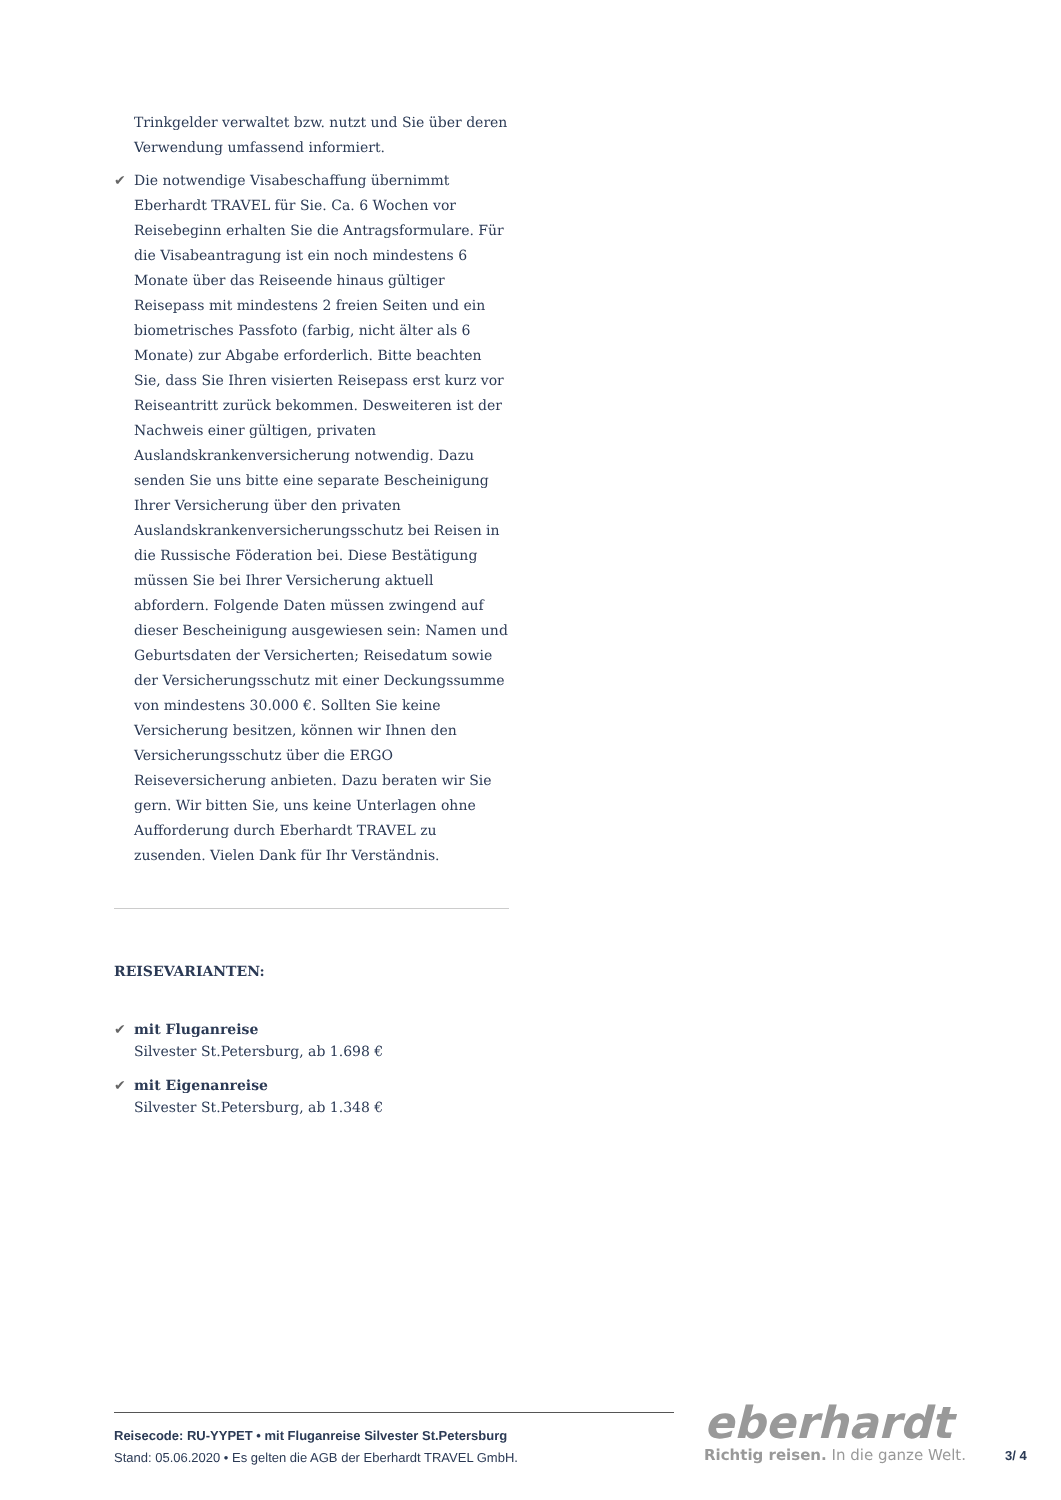Trinkgelder verwaltet bzw. nutzt und Sie über deren Verwendung umfassend informiert.
✔ Die notwendige Visabeschaffung übernimmt Eberhardt TRAVEL für Sie. Ca. 6 Wochen vor Reisebeginn erhalten Sie die Antragsformulare. Für die Visabeantragung ist ein noch mindestens 6 Monate über das Reiseende hinaus gültiger Reisepass mit mindestens 2 freien Seiten und ein biometrisches Passfoto (farbig, nicht älter als 6 Monate) zur Abgabe erforderlich. Bitte beachten Sie, dass Sie Ihren visierten Reisepass erst kurz vor Reiseantritt zurück bekommen. Desweiteren ist der Nachweis einer gültigen, privaten Auslandskrankenversicherung notwendig. Dazu senden Sie uns bitte eine separate Bescheinigung Ihrer Versicherung über den privaten Auslandskrankenversicherungsschutz bei Reisen in die Russische Föderation bei. Diese Bestätigung müssen Sie bei Ihrer Versicherung aktuell abfordern. Folgende Daten müssen zwingend auf dieser Bescheinigung ausgewiesen sein: Namen und Geburtsdaten der Versicherten; Reisedatum sowie der Versicherungsschutz mit einer Deckungssumme von mindestens 30.000 €. Sollten Sie keine Versicherung besitzen, können wir Ihnen den Versicherungsschutz über die ERGO Reiseversicherung anbieten. Dazu beraten wir Sie gern. Wir bitten Sie, uns keine Unterlagen ohne Aufforderung durch Eberhardt TRAVEL zu zusenden. Vielen Dank für Ihr Verständnis.
REISEVARIANTEN:
✔ mit Fluganreise
Silvester St.Petersburg, ab 1.698 €
✔ mit Eigenanreise
Silvester St.Petersburg, ab 1.348 €
Reisecode: RU-YYPET • mit Fluganreise Silvester St.Petersburg
Stand: 05.06.2020 • Es gelten die AGB der Eberhardt TRAVEL GmbH.
eberhardt
Richtig reisen. In die ganze Welt.
3/ 4